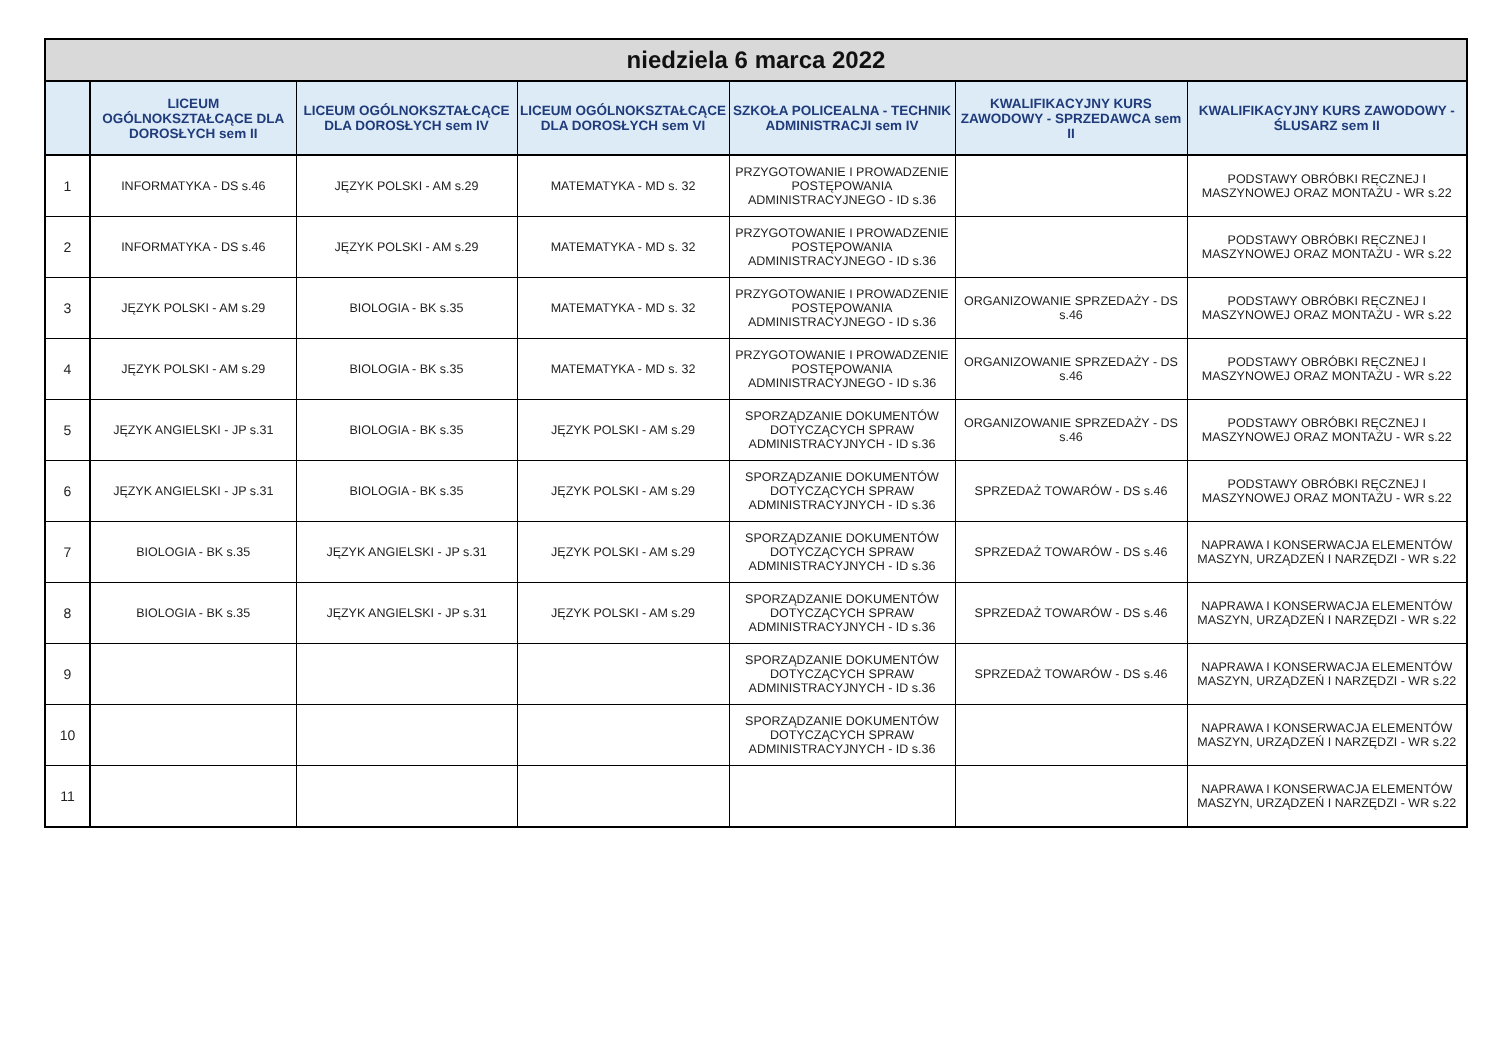| niedziela 6 marca 2022 | | | | | | |
| --- | --- | --- | --- | --- | --- | --- |
| | LICEUM OGÓLNOKSZTAŁCĄCE DLA DOROSŁYCH sem II | LICEUM OGÓLNOKSZTAŁCĄCE DLA DOROSŁYCH sem IV | LICEUM OGÓLNOKSZTAŁCĄCE DLA DOROSŁYCH sem VI | SZKOŁA POLICEALNA - TECHNIK ADMINISTRACJI sem IV | KWALIFIKACYJNY KURS ZAWODOWY - SPRZEDAWCA sem II | KWALIFIKACYJNY KURS ZAWODOWY - ŚLUSARZ sem II |
| 1 | INFORMATYKA - DS s.46 | JĘZYK POLSKI - AM s.29 | MATEMATYKA - MD s. 32 | PRZYGOTOWANIE I PROWADZENIE POSTĘPOWANIA ADMINISTRACYJNEGO - ID s.36 | | PODSTAWY OBRÓBKI RĘCZNEJ I MASZYNOWEJ ORAZ MONTAŻU - WR s.22 |
| 2 | INFORMATYKA - DS s.46 | JĘZYK POLSKI - AM s.29 | MATEMATYKA - MD s. 32 | PRZYGOTOWANIE I PROWADZENIE POSTĘPOWANIA ADMINISTRACYJNEGO - ID s.36 | | PODSTAWY OBRÓBKI RĘCZNEJ I MASZYNOWEJ ORAZ MONTAŻU - WR s.22 |
| 3 | JĘZYK POLSKI - AM s.29 | BIOLOGIA - BK s.35 | MATEMATYKA - MD s. 32 | PRZYGOTOWANIE I PROWADZENIE POSTĘPOWANIA ADMINISTRACYJNEGO - ID s.36 | ORGANIZOWANIE SPRZEDAŻY - DS s.46 | PODSTAWY OBRÓBKI RĘCZNEJ I MASZYNOWEJ ORAZ MONTAŻU - WR s.22 |
| 4 | JĘZYK POLSKI - AM s.29 | BIOLOGIA - BK s.35 | MATEMATYKA - MD s. 32 | PRZYGOTOWANIE I PROWADZENIE POSTĘPOWANIA ADMINISTRACYJNEGO - ID s.36 | ORGANIZOWANIE SPRZEDAŻY - DS s.46 | PODSTAWY OBRÓBKI RĘCZNEJ I MASZYNOWEJ ORAZ MONTAŻU - WR s.22 |
| 5 | JĘZYK ANGIELSKI - JP s.31 | BIOLOGIA - BK s.35 | JĘZYK POLSKI - AM s.29 | SPORZĄDZANIE DOKUMENTÓW DOTYCZĄCYCH SPRAW ADMINISTRACYJNYCH - ID s.36 | ORGANIZOWANIE SPRZEDAŻY - DS s.46 | PODSTAWY OBRÓBKI RĘCZNEJ I MASZYNOWEJ ORAZ MONTAŻU - WR s.22 |
| 6 | JĘZYK ANGIELSKI - JP s.31 | BIOLOGIA - BK s.35 | JĘZYK POLSKI - AM s.29 | SPORZĄDZANIE DOKUMENTÓW DOTYCZĄCYCH SPRAW ADMINISTRACYJNYCH - ID s.36 | SPRZEDAŻ TOWARÓW - DS s.46 | PODSTAWY OBRÓBKI RĘCZNEJ I MASZYNOWEJ ORAZ MONTAŻU - WR s.22 |
| 7 | BIOLOGIA - BK s.35 | JĘZYK ANGIELSKI - JP s.31 | JĘZYK POLSKI - AM s.29 | SPORZĄDZANIE DOKUMENTÓW DOTYCZĄCYCH SPRAW ADMINISTRACYJNYCH - ID s.36 | SPRZEDAŻ TOWARÓW - DS s.46 | NAPRAWA I KONSERWACJA ELEMENTÓW MASZYN, URZĄDZEŃ I NARZĘDZI - WR s.22 |
| 8 | BIOLOGIA - BK s.35 | JĘZYK ANGIELSKI - JP s.31 | JĘZYK POLSKI - AM s.29 | SPORZĄDZANIE DOKUMENTÓW DOTYCZĄCYCH SPRAW ADMINISTRACYJNYCH - ID s.36 | SPRZEDAŻ TOWARÓW - DS s.46 | NAPRAWA I KONSERWACJA ELEMENTÓW MASZYN, URZĄDZEŃ I NARZĘDZI - WR s.22 |
| 9 | | | | SPORZĄDZANIE DOKUMENTÓW DOTYCZĄCYCH SPRAW ADMINISTRACYJNYCH - ID s.36 | SPRZEDAŻ TOWARÓW - DS s.46 | NAPRAWA I KONSERWACJA ELEMENTÓW MASZYN, URZĄDZEŃ I NARZĘDZI - WR s.22 |
| 10 | | | | SPORZĄDZANIE DOKUMENTÓW DOTYCZĄCYCH SPRAW ADMINISTRACYJNYCH - ID s.36 | | NAPRAWA I KONSERWACJA ELEMENTÓW MASZYN, URZĄDZEŃ I NARZĘDZI - WR s.22 |
| 11 | | | | | | NAPRAWA I KONSERWACJA ELEMENTÓW MASZYN, URZĄDZEŃ I NARZĘDZI - WR s.22 |